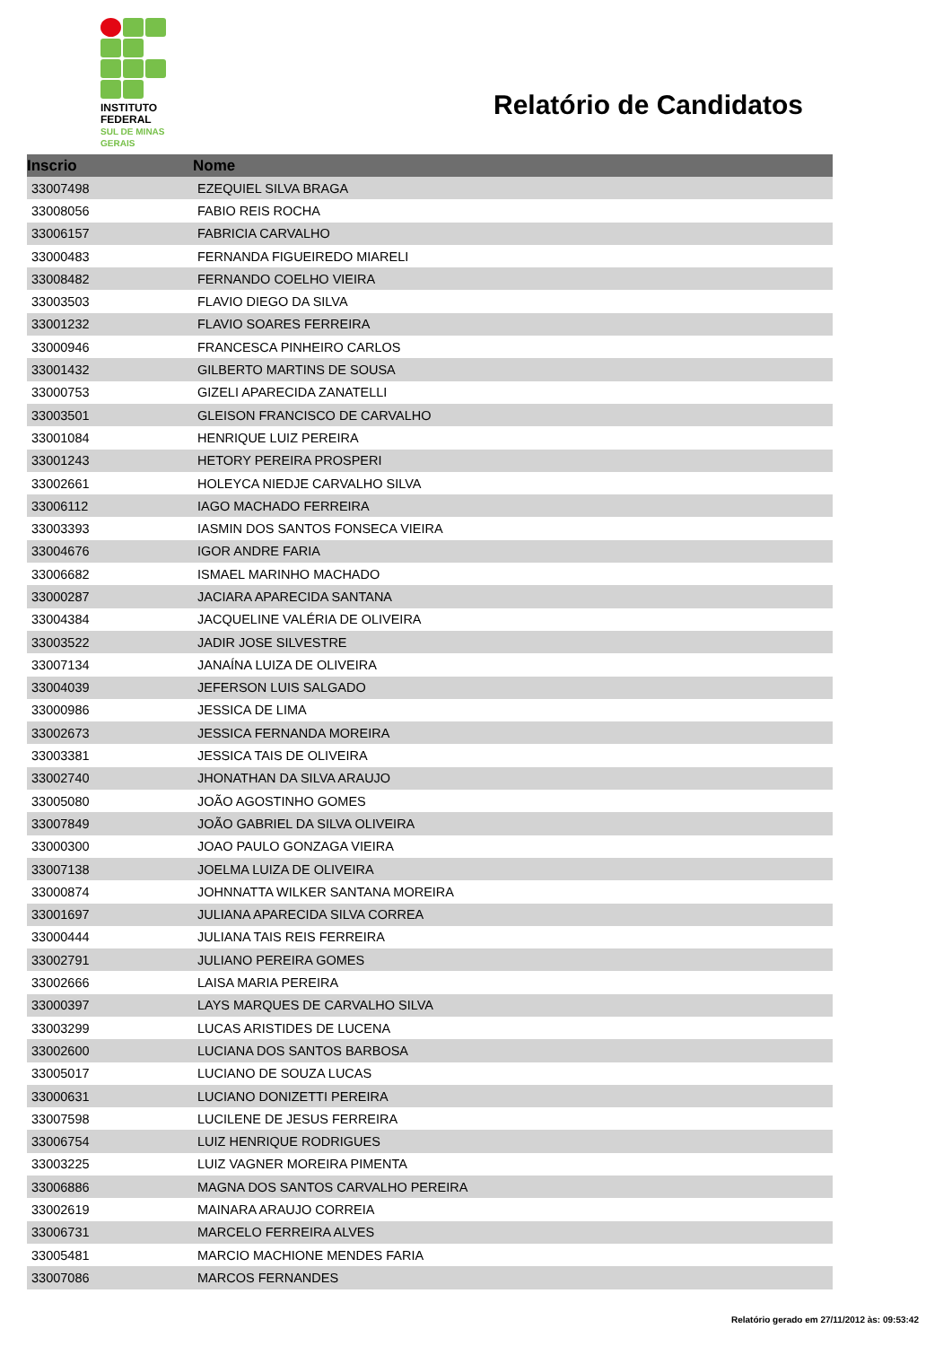INSTITUTO
FEDERAL
SUL DE MINAS
GERAIS
Relatório de Candidatos
| Inscrio | Nome |
| --- | --- |
| 33007498 | EZEQUIEL SILVA BRAGA |
| 33008056 | FABIO REIS ROCHA |
| 33006157 | FABRICIA CARVALHO |
| 33000483 | FERNANDA FIGUEIREDO MIARELI |
| 33008482 | FERNANDO COELHO VIEIRA |
| 33003503 | FLAVIO DIEGO DA SILVA |
| 33001232 | FLAVIO SOARES FERREIRA |
| 33000946 | FRANCESCA PINHEIRO CARLOS |
| 33001432 | GILBERTO MARTINS DE SOUSA |
| 33000753 | GIZELI APARECIDA ZANATELLI |
| 33003501 | GLEISON FRANCISCO DE CARVALHO |
| 33001084 | HENRIQUE LUIZ PEREIRA |
| 33001243 | HETORY PEREIRA PROSPERI |
| 33002661 | HOLEYCA NIEDJE CARVALHO SILVA |
| 33006112 | IAGO MACHADO FERREIRA |
| 33003393 | IASMIN DOS SANTOS FONSECA VIEIRA |
| 33004676 | IGOR ANDRE FARIA |
| 33006682 | ISMAEL MARINHO MACHADO |
| 33000287 | JACIARA APARECIDA SANTANA |
| 33004384 | JACQUELINE VALÉRIA DE OLIVEIRA |
| 33003522 | JADIR JOSE SILVESTRE |
| 33007134 | JANAÍNA LUIZA DE OLIVEIRA |
| 33004039 | JEFERSON LUIS SALGADO |
| 33000986 | JESSICA DE LIMA |
| 33002673 | JESSICA FERNANDA MOREIRA |
| 33003381 | JESSICA TAIS DE OLIVEIRA |
| 33002740 | JHONATHAN DA SILVA ARAUJO |
| 33005080 | JOÃO AGOSTINHO GOMES |
| 33007849 | JOÃO GABRIEL DA SILVA OLIVEIRA |
| 33000300 | JOAO PAULO GONZAGA VIEIRA |
| 33007138 | JOELMA LUIZA DE OLIVEIRA |
| 33000874 | JOHNNATTA WILKER SANTANA MOREIRA |
| 33001697 | JULIANA APARECIDA SILVA CORREA |
| 33000444 | JULIANA TAIS REIS FERREIRA |
| 33002791 | JULIANO PEREIRA GOMES |
| 33002666 | LAISA MARIA PEREIRA |
| 33000397 | LAYS MARQUES DE CARVALHO SILVA |
| 33003299 | LUCAS ARISTIDES DE LUCENA |
| 33002600 | LUCIANA DOS SANTOS BARBOSA |
| 33005017 | LUCIANO DE SOUZA LUCAS |
| 33000631 | LUCIANO DONIZETTI PEREIRA |
| 33007598 | LUCILENE DE JESUS FERREIRA |
| 33006754 | LUIZ HENRIQUE RODRIGUES |
| 33003225 | LUIZ VAGNER MOREIRA PIMENTA |
| 33006886 | MAGNA DOS SANTOS CARVALHO PEREIRA |
| 33002619 | MAINARA ARAUJO CORREIA |
| 33006731 | MARCELO FERREIRA ALVES |
| 33005481 | MARCIO MACHIONE MENDES FARIA |
| 33007086 | MARCOS FERNANDES |
Relatório gerado em 27/11/2012 às: 09:53:42